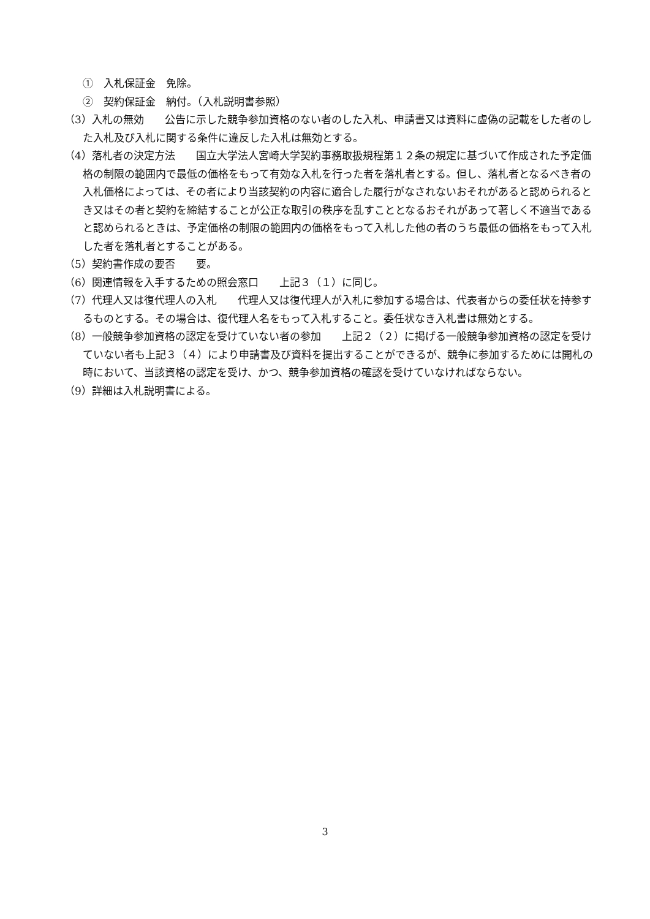①　入札保証金　免除。
②　契約保証金　納付。（入札説明書参照）
（3）入札の無効　　公告に示した競争参加資格のない者のした入札、申請書又は資料に虚偽の記載をした者のした入札及び入札に関する条件に違反した入札は無効とする。
（4）落札者の決定方法　　国立大学法人宮崎大学契約事務取扱規程第１２条の規定に基づいて作成された予定価格の制限の範囲内で最低の価格をもって有効な入札を行った者を落札者とする。但し、落札者となるべき者の入札価格によっては、その者により当該契約の内容に適合した履行がなされないおそれがあると認められるとき又はその者と契約を締結することが公正な取引の秩序を乱すこととなるおそれがあって著しく不適当であると認められるときは、予定価格の制限の範囲内の価格をもって入札した他の者のうち最低の価格をもって入札した者を落札者とすることがある。
（5）契約書作成の要否　　要。
（6）関連情報を入手するための照会窓口　　上記３（１）に同じ。
（7）代理人又は復代理人の入札　　代理人又は復代理人が入札に参加する場合は、代表者からの委任状を持参するものとする。その場合は、復代理人名をもって入札すること。委任状なき入札書は無効とする。
（8）一般競争参加資格の認定を受けていない者の参加　　上記２（２）に掲げる一般競争参加資格の認定を受けていない者も上記３（４）により申請書及び資料を提出することができるが、競争に参加するためには開札の時において、当該資格の認定を受け、かつ、競争参加資格の確認を受けていなければならない。
（9）詳細は入札説明書による。
3